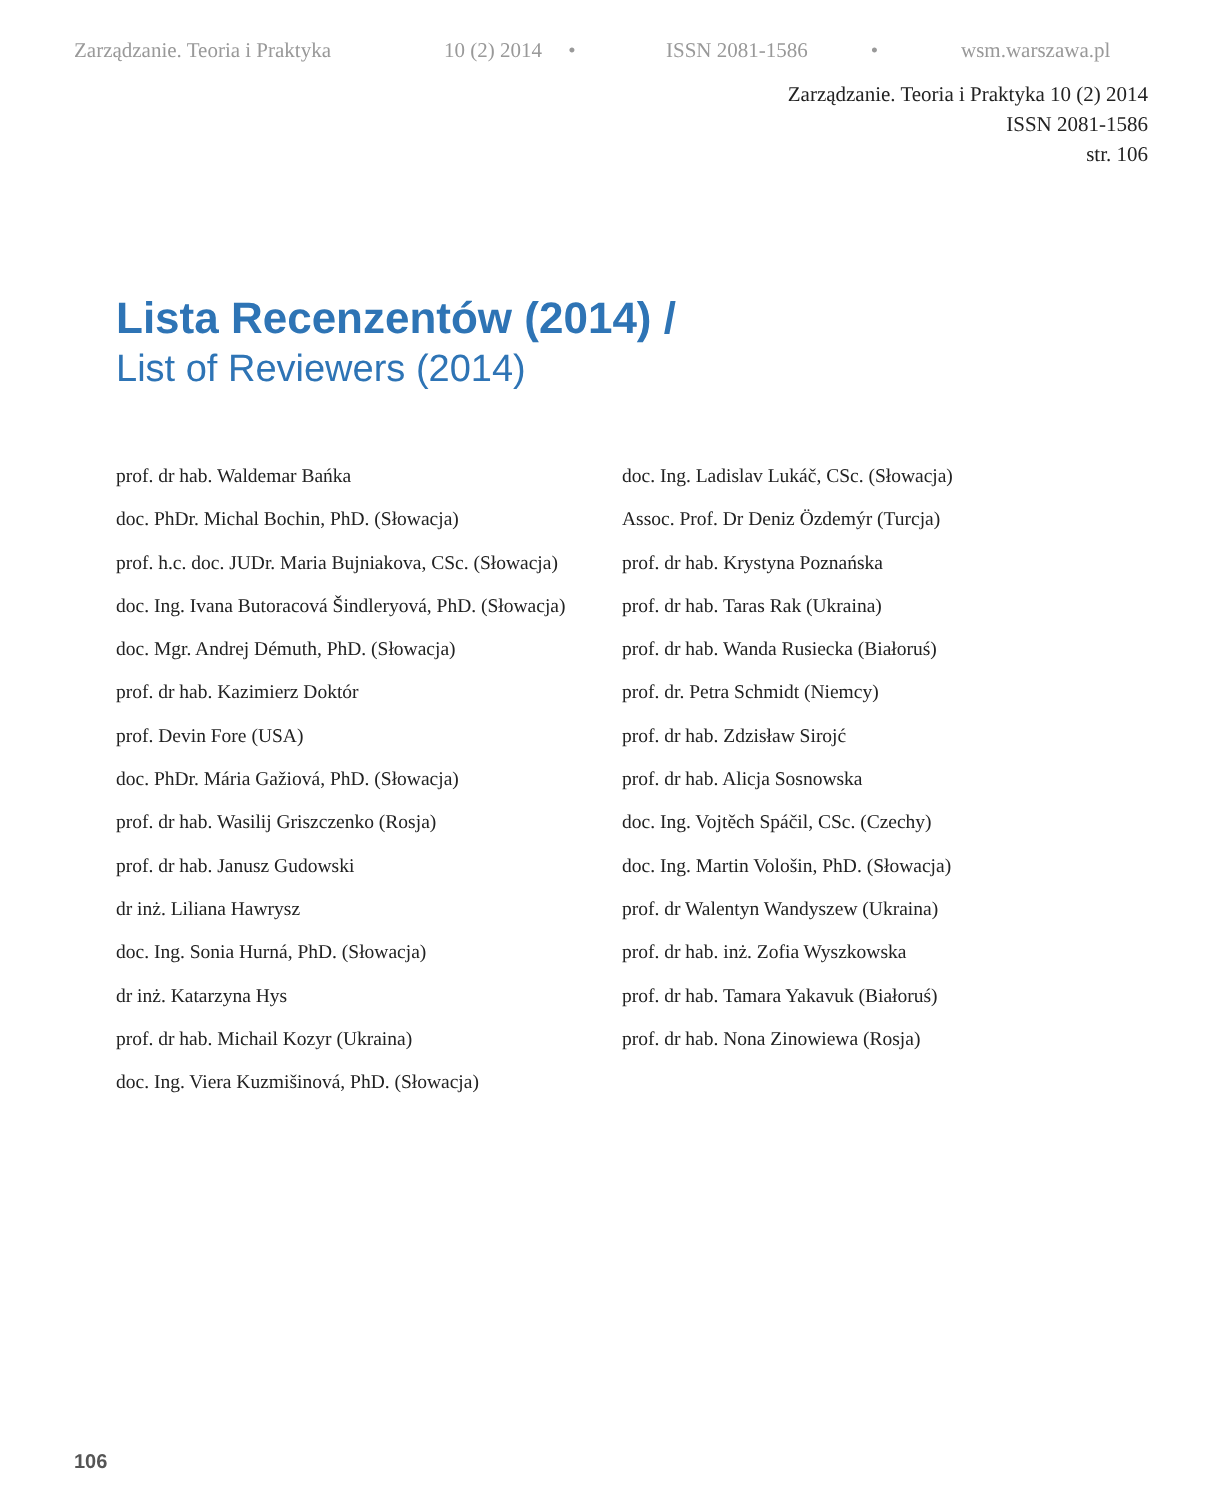Zarządzanie. Teoria i Praktyka 10 (2) 2014 • ISSN 2081-1586 • wsm.warszawa.pl
Zarządzanie. Teoria i Praktyka 10 (2) 2014
ISSN 2081-1586
str. 106
Lista Recenzentów (2014) /
List of Reviewers (2014)
prof. dr hab. Waldemar Bańka
doc. PhDr. Michal Bochin, PhD. (Słowacja)
prof. h.c. doc. JUDr. Maria Bujniakova, CSc. (Słowacja)
doc. Ing. Ivana Butoracová Šindleryová, PhD. (Słowacja)
doc. Mgr. Andrej Démuth, PhD. (Słowacja)
prof. dr hab. Kazimierz Doktór
prof. Devin Fore (USA)
doc. PhDr. Mária Gažiová, PhD. (Słowacja)
prof. dr hab. Wasilij Griszczenko (Rosja)
prof. dr hab. Janusz Gudowski
dr inż. Liliana Hawrysz
doc. Ing. Sonia Hurná, PhD. (Słowacja)
dr inż. Katarzyna Hys
prof. dr hab. Michail Kozyr (Ukraina)
doc. Ing. Viera Kuzmišinová, PhD. (Słowacja)
doc. Ing. Ladislav Lukáč, CSc. (Słowacja)
Assoc. Prof. Dr Deniz Özdemýr (Turcja)
prof. dr hab. Krystyna Poznańska
prof. dr hab. Taras Rak (Ukraina)
prof. dr hab. Wanda Rusiecka (Białoruś)
prof. dr. Petra Schmidt (Niemcy)
prof. dr hab. Zdzisław Sirojć
prof. dr hab. Alicja Sosnowska
doc. Ing. Vojtěch Spáčil, CSc. (Czechy)
doc. Ing. Martin Vološin, PhD. (Słowacja)
prof. dr Walentyn Wandyszew (Ukraina)
prof. dr hab. inż. Zofia Wyszkowska
prof. dr hab. Tamara Yakavuk (Białoruś)
prof. dr hab. Nona Zinowiewa (Rosja)
106